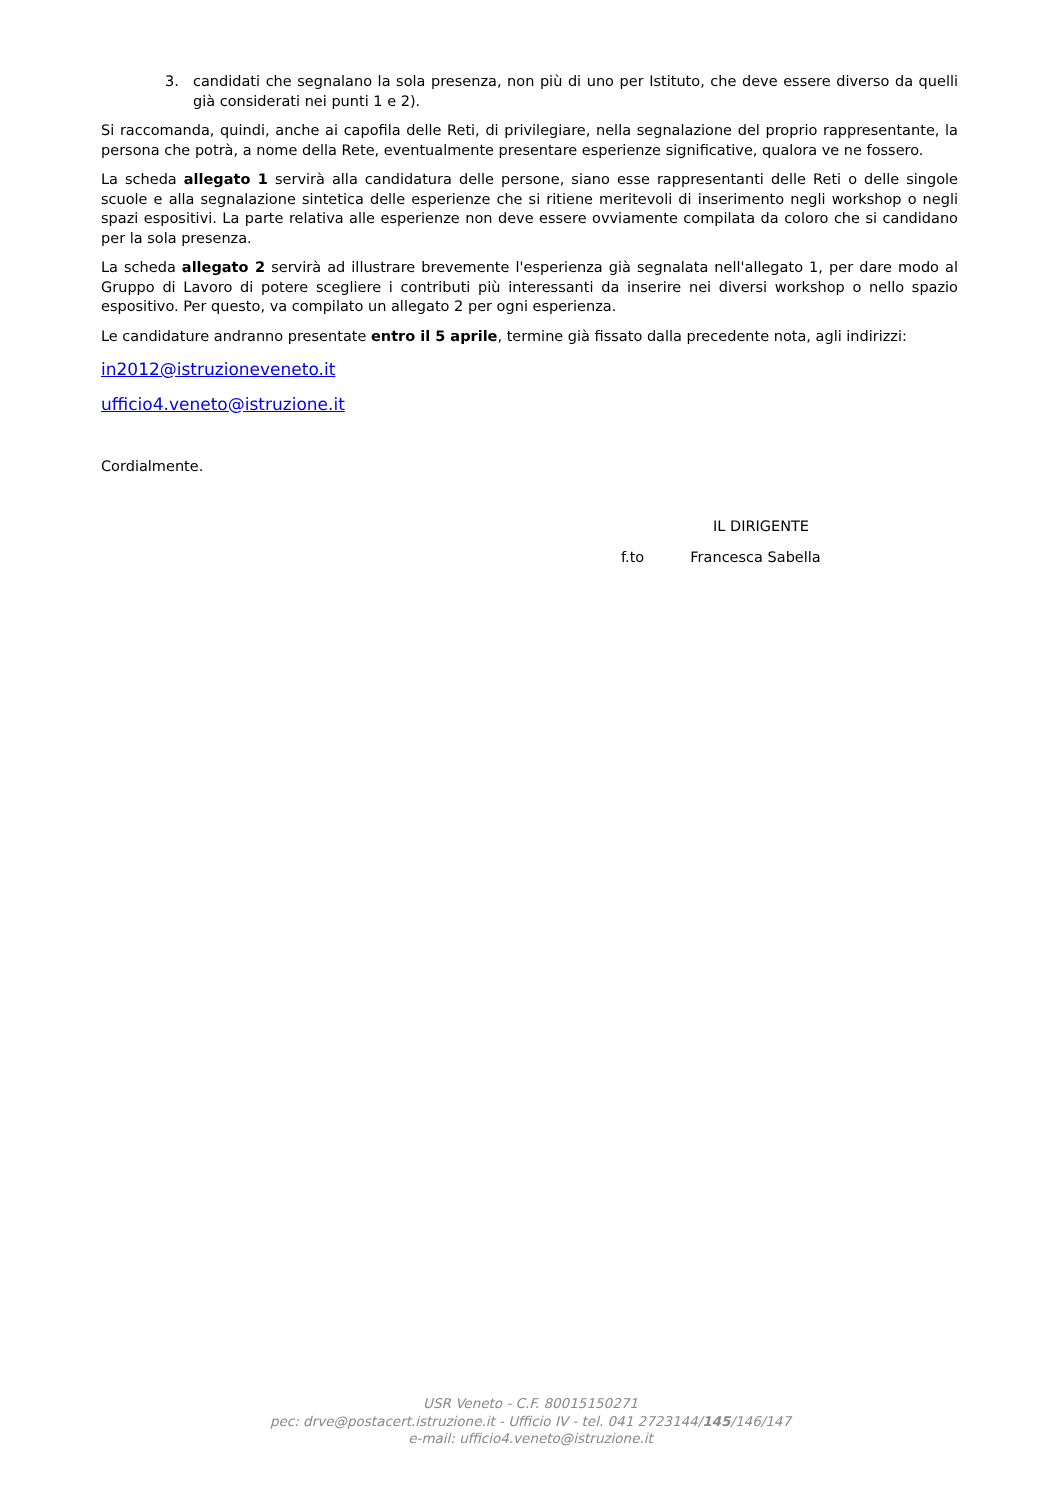3. candidati che segnalano la sola presenza, non più di uno per Istituto, che deve essere diverso da quelli già considerati nei punti 1 e 2).
Si raccomanda, quindi, anche ai capofila delle Reti, di privilegiare, nella segnalazione del proprio rappresentante, la persona che potrà, a nome della Rete, eventualmente presentare esperienze significative, qualora ve ne fossero.
La scheda allegato 1 servirà alla candidatura delle persone, siano esse rappresentanti delle Reti o delle singole scuole e alla segnalazione sintetica delle esperienze che si ritiene meritevoli di inserimento negli workshop o negli spazi espositivi. La parte relativa alle esperienze non deve essere ovviamente compilata da coloro che si candidano per la sola presenza.
La scheda allegato 2 servirà ad illustrare brevemente l'esperienza già segnalata nell'allegato 1, per dare modo al Gruppo di Lavoro di potere scegliere i contributi più interessanti da inserire nei diversi workshop o nello spazio espositivo. Per questo, va compilato un allegato 2 per ogni esperienza.
Le candidature andranno presentate entro il 5 aprile, termine già fissato dalla precedente nota, agli indirizzi:
in2012@istruzioneveneto.it
ufficio4.veneto@istruzione.it
Cordialmente.
IL DIRIGENTE
f.to Francesca Sabella
USR Veneto - C.F. 80015150271
pec: drve@postacert.istruzione.it - Ufficio IV - tel. 041 2723144/145/146/147
e-mail: ufficio4.veneto@istruzione.it